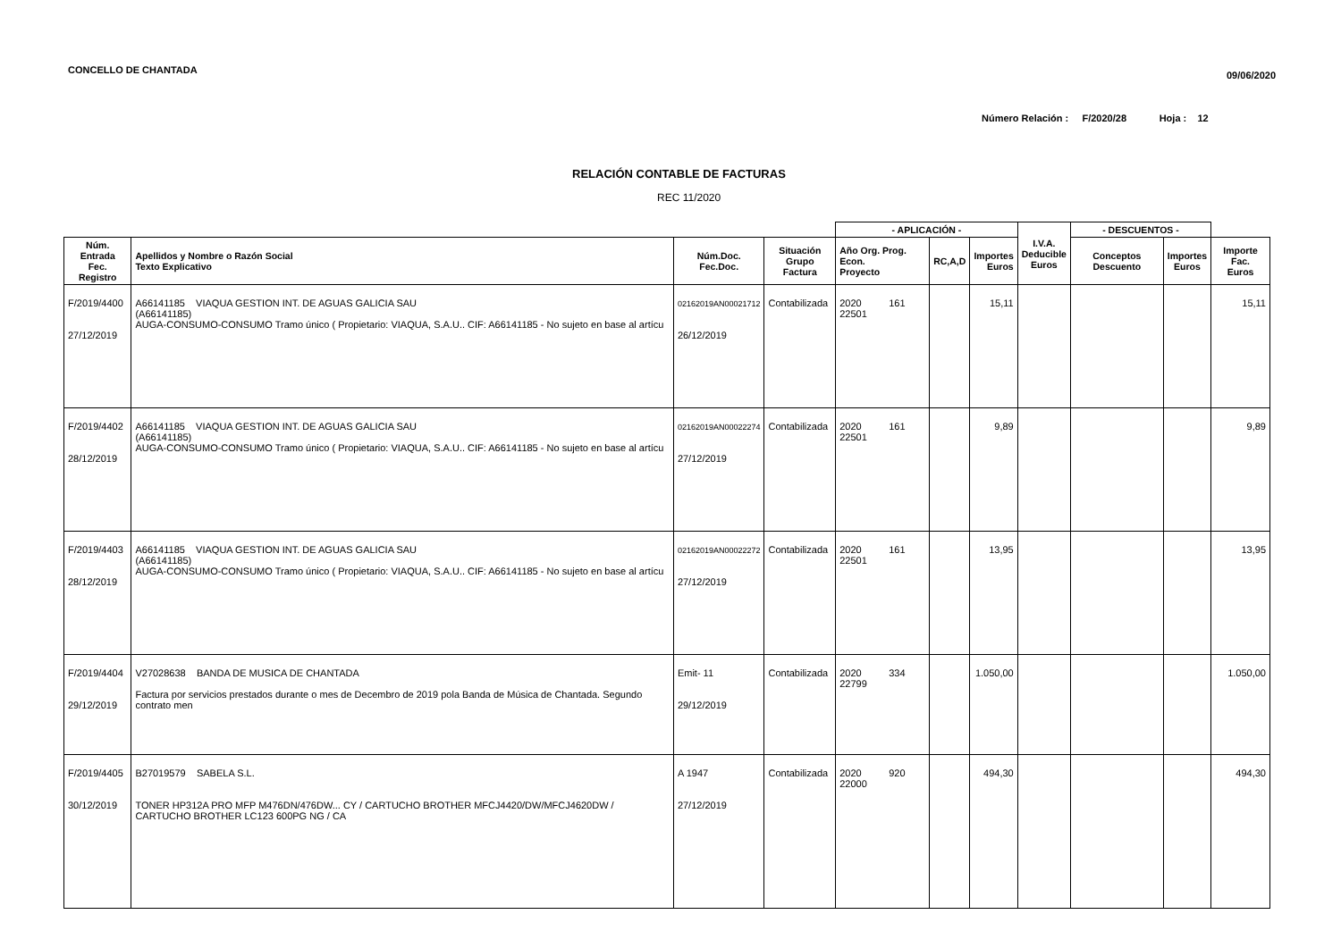CONCELLO DE CHANTADA 09/06/2020
Número Relación : F/2020/28 Hoja : 12
RELACIÓN CONTABLE DE FACTURAS
REC 11/2020
| | | | | - APLICACIÓN - | | | I.V.A. Deducible Euros | - DESCUENTOS - | | |
| --- | --- | --- | --- | --- | --- | --- | --- | --- | --- | --- |
| Núm. Entrada Fec. Registro | Apellidos y Nombre o Razón Social Texto Explicativo | Núm.Doc. Fec.Doc. | Situación Grupo Factura | Año Org. Prog. Econ. Proyecto | RC,A,D | Importes Euros | | Conceptos Descuento | Importes Euros | Importe Fac. Euros |
| F/2019/4400 27/12/2019 | A66141185 VIAQUA GESTION INT. DE AGUAS GALICIA SAU (A66141185) AUGA-CONSUMO-CONSUMO Tramo único ( Propietario: VIAQUA, S.A.U.. CIF: A66141185 - No sujeto en base al artícu | 02162019AN00021712 26/12/2019 | Contabilizada | 2020 161 22501 | | 15,11 | | | | 15,11 |
| F/2019/4402 28/12/2019 | A66141185 VIAQUA GESTION INT. DE AGUAS GALICIA SAU (A66141185) AUGA-CONSUMO-CONSUMO Tramo único ( Propietario: VIAQUA, S.A.U.. CIF: A66141185 - No sujeto en base al artícu | 02162019AN00022274 27/12/2019 | Contabilizada | 2020 161 22501 | | 9,89 | | | | 9,89 |
| F/2019/4403 28/12/2019 | A66141185 VIAQUA GESTION INT. DE AGUAS GALICIA SAU (A66141185) AUGA-CONSUMO-CONSUMO Tramo único ( Propietario: VIAQUA, S.A.U.. CIF: A66141185 - No sujeto en base al artícu | 02162019AN00022272 27/12/2019 | Contabilizada | 2020 161 22501 | | 13,95 | | | | 13,95 |
| F/2019/4404 29/12/2019 | V27028638 BANDA DE MUSICA DE CHANTADA Factura por servicios prestados durante o mes de Decembro de 2019 pola Banda de Música de Chantada. Segundo contrato men | Emit- 11 29/12/2019 | Contabilizada | 2020 334 22799 | | 1.050,00 | | | | 1.050,00 |
| F/2019/4405 30/12/2019 | B27019579 SABELA S.L. TONER HP312A PRO MFP M476DN/476DW... CY / CARTUCHO BROTHER MFCJ4420/DW/MFCJ4620DW / CARTUCHO BROTHER LC123 600PG NG / CA | A 1947 27/12/2019 | Contabilizada | 2020 920 22000 | | 494,30 | | | | 494,30 |